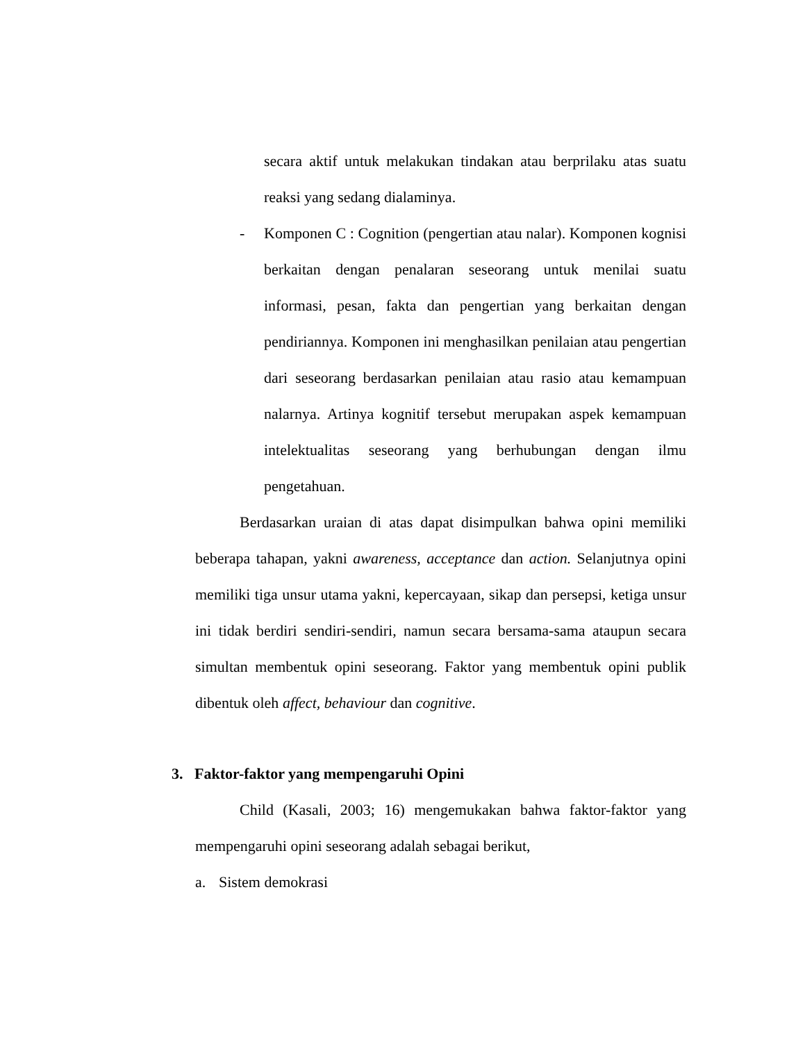secara aktif untuk melakukan tindakan atau berprilaku atas suatu reaksi yang sedang dialaminya.
- Komponen C : Cognition (pengertian atau nalar). Komponen kognisi berkaitan dengan penalaran seseorang untuk menilai suatu informasi, pesan, fakta dan pengertian yang berkaitan dengan pendiriannya. Komponen ini menghasilkan penilaian atau pengertian dari seseorang berdasarkan penilaian atau rasio atau kemampuan nalarnya. Artinya kognitif tersebut merupakan aspek kemampuan intelektualitas seseorang yang berhubungan dengan ilmu pengetahuan.
Berdasarkan uraian di atas dapat disimpulkan bahwa opini memiliki beberapa tahapan, yakni awareness, acceptance dan action. Selanjutnya opini memiliki tiga unsur utama yakni, kepercayaan, sikap dan persepsi, ketiga unsur ini tidak berdiri sendiri-sendiri, namun secara bersama-sama ataupun secara simultan membentuk opini seseorang. Faktor yang membentuk opini publik dibentuk oleh affect, behaviour dan cognitive.
3. Faktor-faktor yang mempengaruhi Opini
Child (Kasali, 2003; 16) mengemukakan bahwa faktor-faktor yang mempengaruhi opini seseorang adalah sebagai berikut,
a. Sistem demokrasi